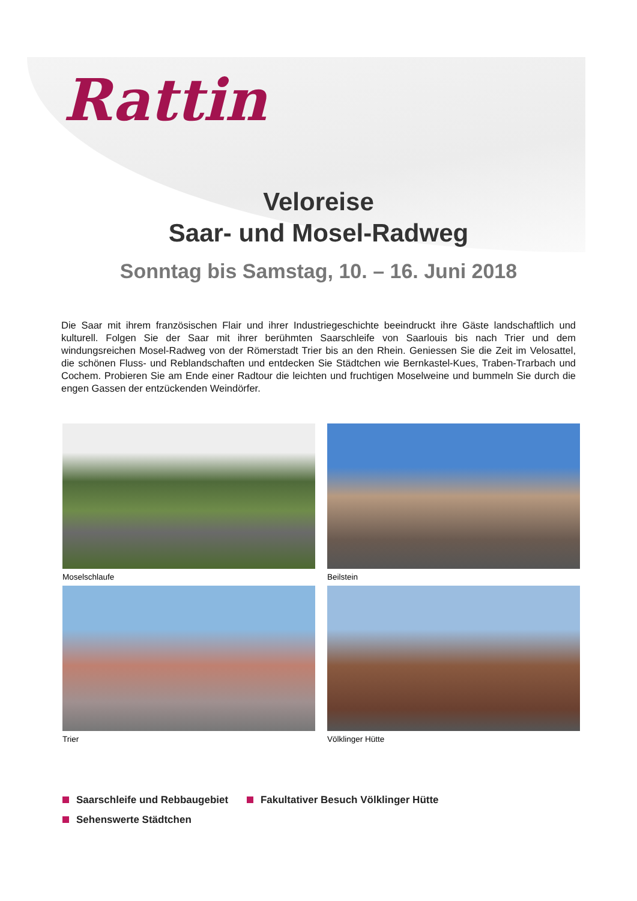Rattin
Veloreise
Saar- und Mosel-Radweg
Sonntag bis Samstag, 10. – 16. Juni 2018
Die Saar mit ihrem französischen Flair und ihrer Industriegeschichte beeindruckt ihre Gäste landschaftlich und kulturell. Folgen Sie der Saar mit ihrer berühmten Saarschleife von Saarlouis bis nach Trier und dem windungsreichen Mosel-Radweg von der Römerstadt Trier bis an den Rhein. Geniessen Sie die Zeit im Velosattel, die schönen Fluss- und Reblandschaften und entdecken Sie Städtchen wie Bernkastel-Kues, Traben-Trarbach und Cochem. Probieren Sie am Ende einer Radtour die leichten und fruchtigen Moselweine und bummeln Sie durch die engen Gassen der entzückenden Weindörfer.
Moselschlaufe
Beilstein
Trier
Völklinger Hütte
Saarschleife und Rebbaugebiet Fakultativer Besuch Völklinger Hütte
Sehenswerte Städtchen